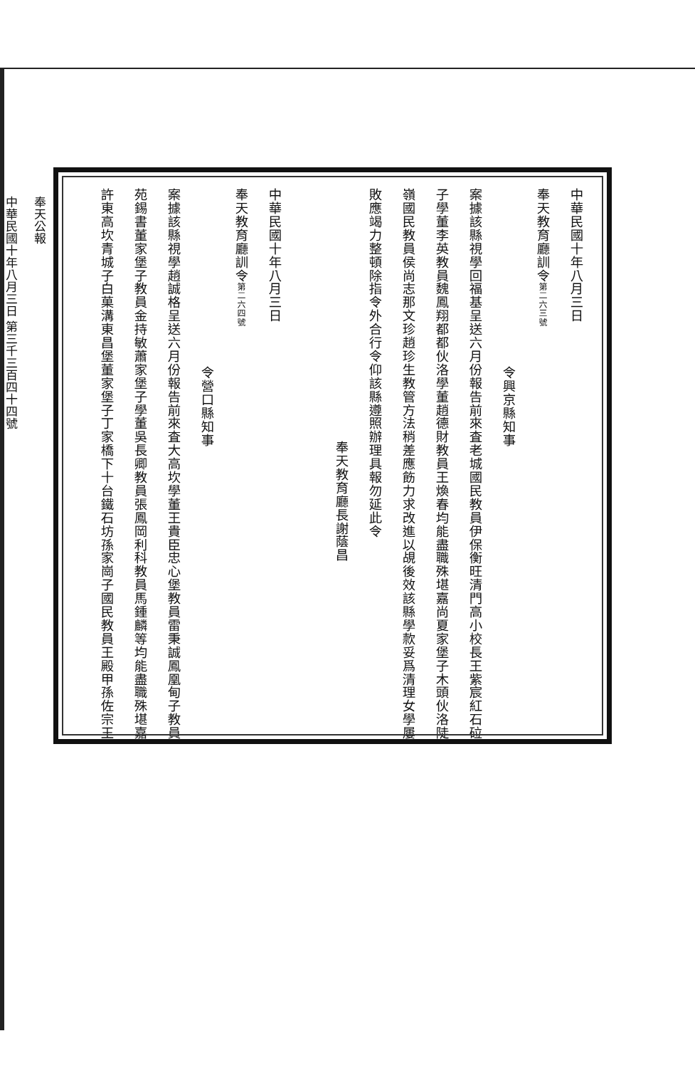中華民國十年八月三日
奉天教育廳訓令第二六三號
令興京縣知事
案據該縣視學回福基呈送六月份報告前來査老城國民教員伊保衡旺清門高小校長王紫宸紅石砬
子學董李英教員魏鳳翔都都伙洛學董趙德財教員王煥春均能盡職殊堪嘉尚夏家堡子木頭伙洛陡
嶺國民教員侯尚志那文珍趙珍生教管方法稍差應飭力求改進以覘後效該縣學款妥爲清理女學屢
敗應竭力整頓除指令外合行令仰該縣遵照辦理具報勿延此令
奉天教育廳長謝蔭昌
　
中華民國十年八月三日
奉天教育廳訓令第二六四號
令營口縣知事
案據該縣視學趙誠格呈送六月份報告前來査大高坎學董王貴臣忠心堡教員雷秉誠鳳凰甸子教員
苑錫書董家堡子教員金持敏蕭家堡子學董吳長卿教員張鳳岡利科教員馬鍾麟等均能盡職殊堪嘉
許東高坎青城子白菓溝東昌堡董家堡子丁家橋下十台鐵石坊孫家崗子國民教員王殿甲孫佐宗王
奉天公報
中華民國十年八月三日 第三千三百四十四號